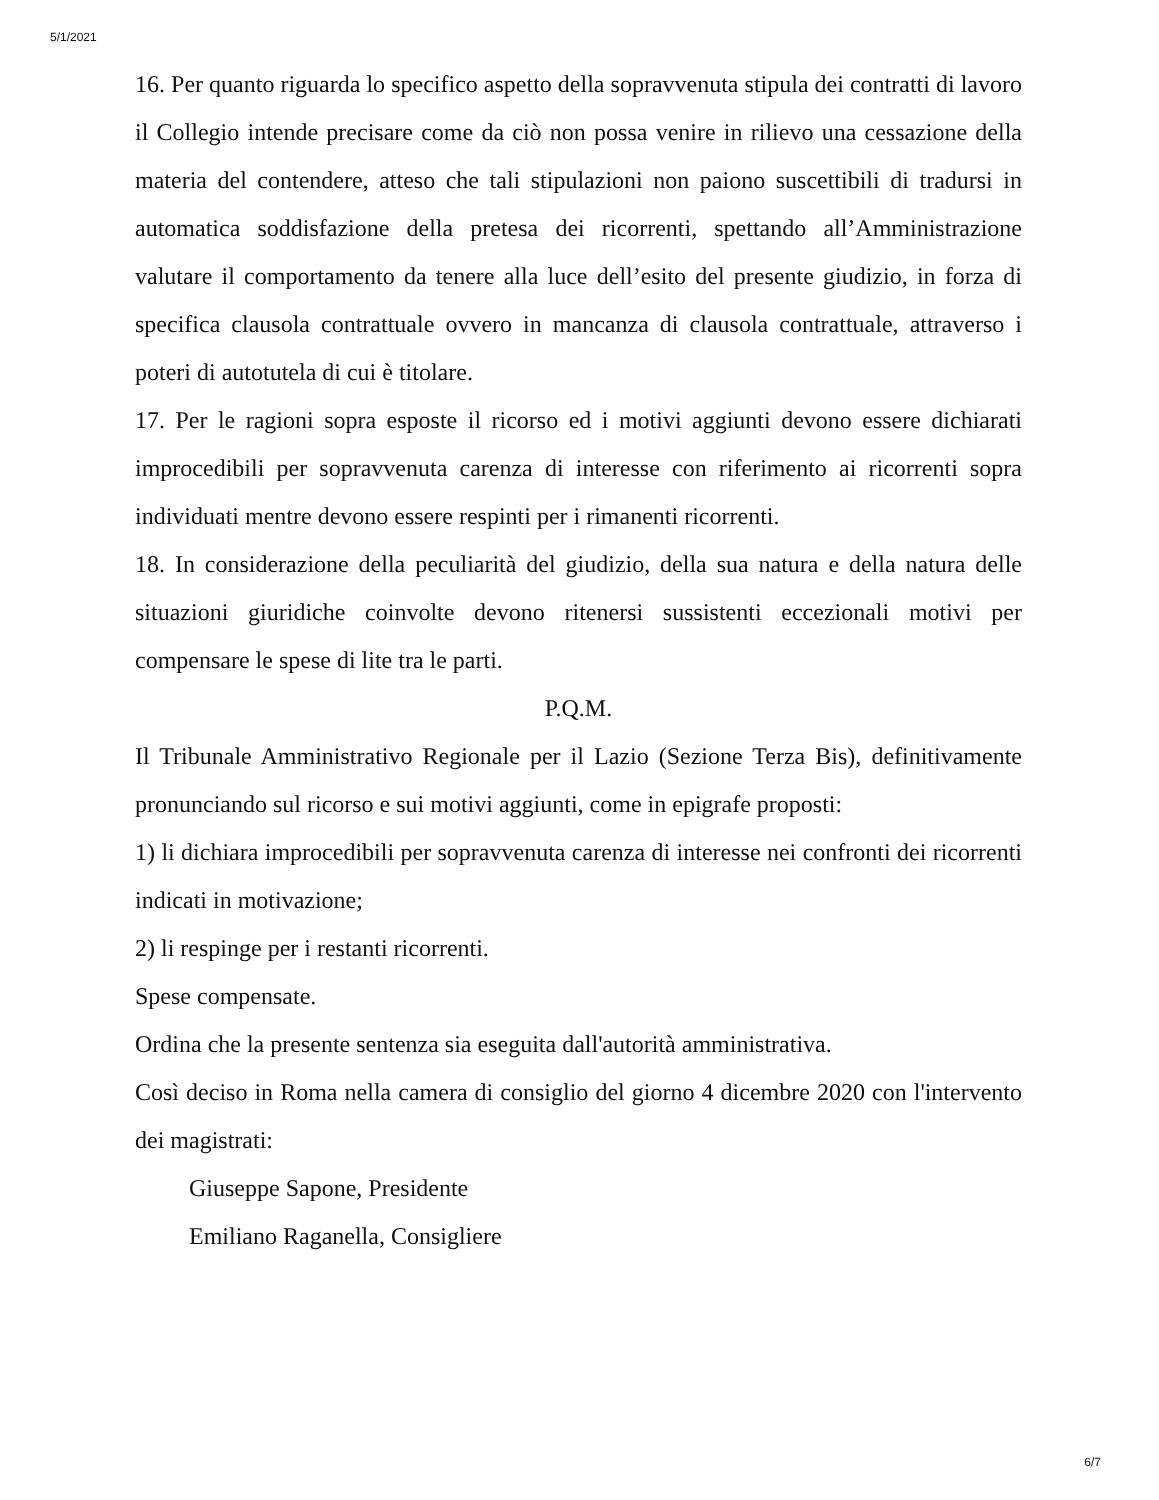5/1/2021
16. Per quanto riguarda lo specifico aspetto della sopravvenuta stipula dei contratti di lavoro il Collegio intende precisare come da ciò non possa venire in rilievo una cessazione della materia del contendere, atteso che tali stipulazioni non paiono suscettibili di tradursi in automatica soddisfazione della pretesa dei ricorrenti, spettando all’Amministrazione valutare il comportamento da tenere alla luce dell’esito del presente giudizio, in forza di specifica clausola contrattuale ovvero in mancanza di clausola contrattuale, attraverso i poteri di autotutela di cui è titolare.
17. Per le ragioni sopra esposte il ricorso ed i motivi aggiunti devono essere dichiarati improcedibili per sopravvenuta carenza di interesse con riferimento ai ricorrenti sopra individuati mentre devono essere respinti per i rimanenti ricorrenti.
18. In considerazione della peculiarità del giudizio, della sua natura e della natura delle situazioni giuridiche coinvolte devono ritenersi sussistenti eccezionali motivi per compensare le spese di lite tra le parti.
P.Q.M.
Il Tribunale Amministrativo Regionale per il Lazio (Sezione Terza Bis), definitivamente pronunciando sul ricorso e sui motivi aggiunti, come in epigrafe proposti:
1) li dichiara improcedibili per sopravvenuta carenza di interesse nei confronti dei ricorrenti indicati in motivazione;
2) li respinge per i restanti ricorrenti.
Spese compensate.
Ordina che la presente sentenza sia eseguita dall'autorità amministrativa.
Così deciso in Roma nella camera di consiglio del giorno 4 dicembre 2020 con l'intervento dei magistrati:
Giuseppe Sapone, Presidente
Emiliano Raganella, Consigliere
6/7